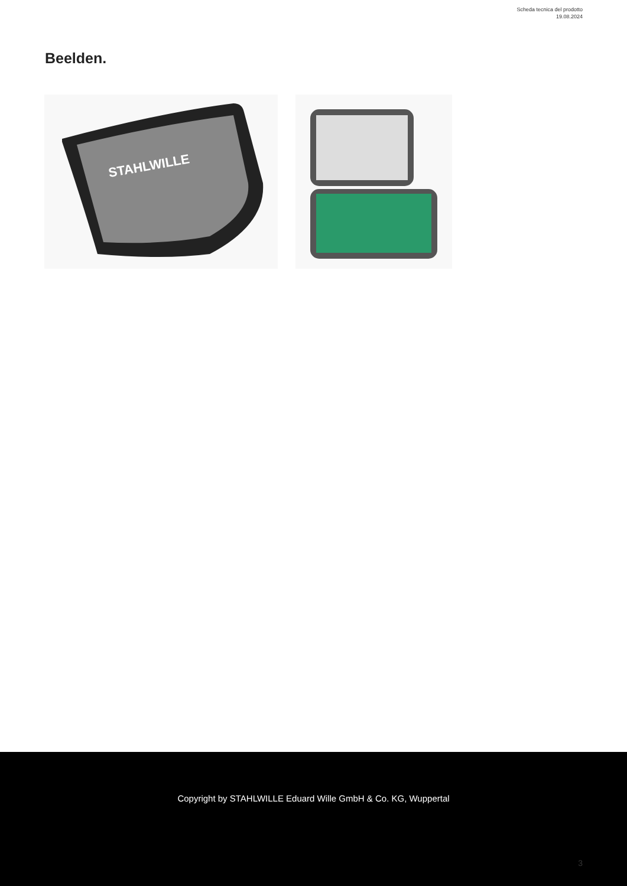Scheda tecnica del prodotto
19.08.2024
Beelden.
STAHLWILLE
Copyright by STAHLWILLE Eduard Wille GmbH & Co. KG, Wuppertal
3